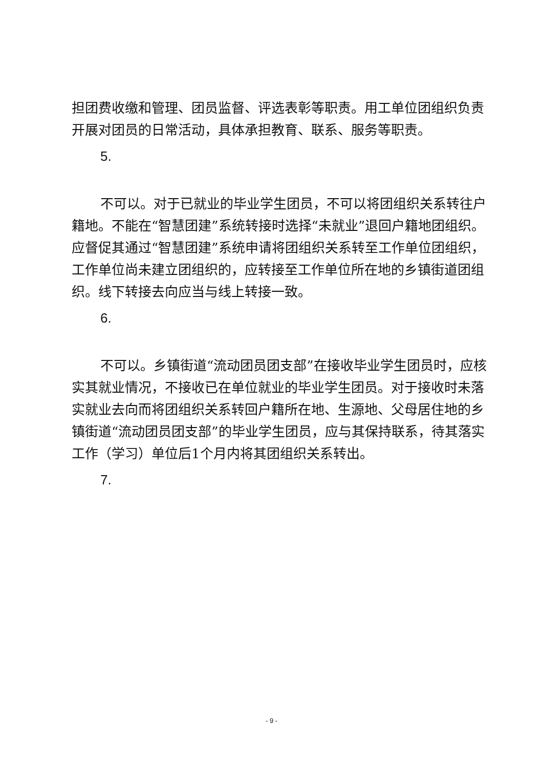担团费收缴和管理、团员监督、评选表彰等职责。用工单位团组织负责开展对团员的日常活动，具体承担教育、联系、服务等职责。
5.
不可以。对于已就业的毕业学生团员，不可以将团组织关系转往户籍地。不能在“智慧团建”系统转接时选择“未就业”退回户籍地团组织。应督促其通过“智慧团建”系统申请将团组织关系转至工作单位团组织，工作单位尚未建立团组织的，应转接至工作单位所在地的乡镇街道团组织。线下转接去向应当与线上转接一致。
6.
不可以。乡镇街道“流动团员团支部”在接收毕业学生团员时，应核实其就业情况，不接收已在单位就业的毕业学生团员。对于接收时未落实就业去向而将团组织关系转回户籍所在地、生源地、父母居住地的乡镇街道“流动团员团支部”的毕业学生团员，应与其保持联系，待其落实工作（学习）单位后1个月内将其团组织关系转出。
7.
- 9 -